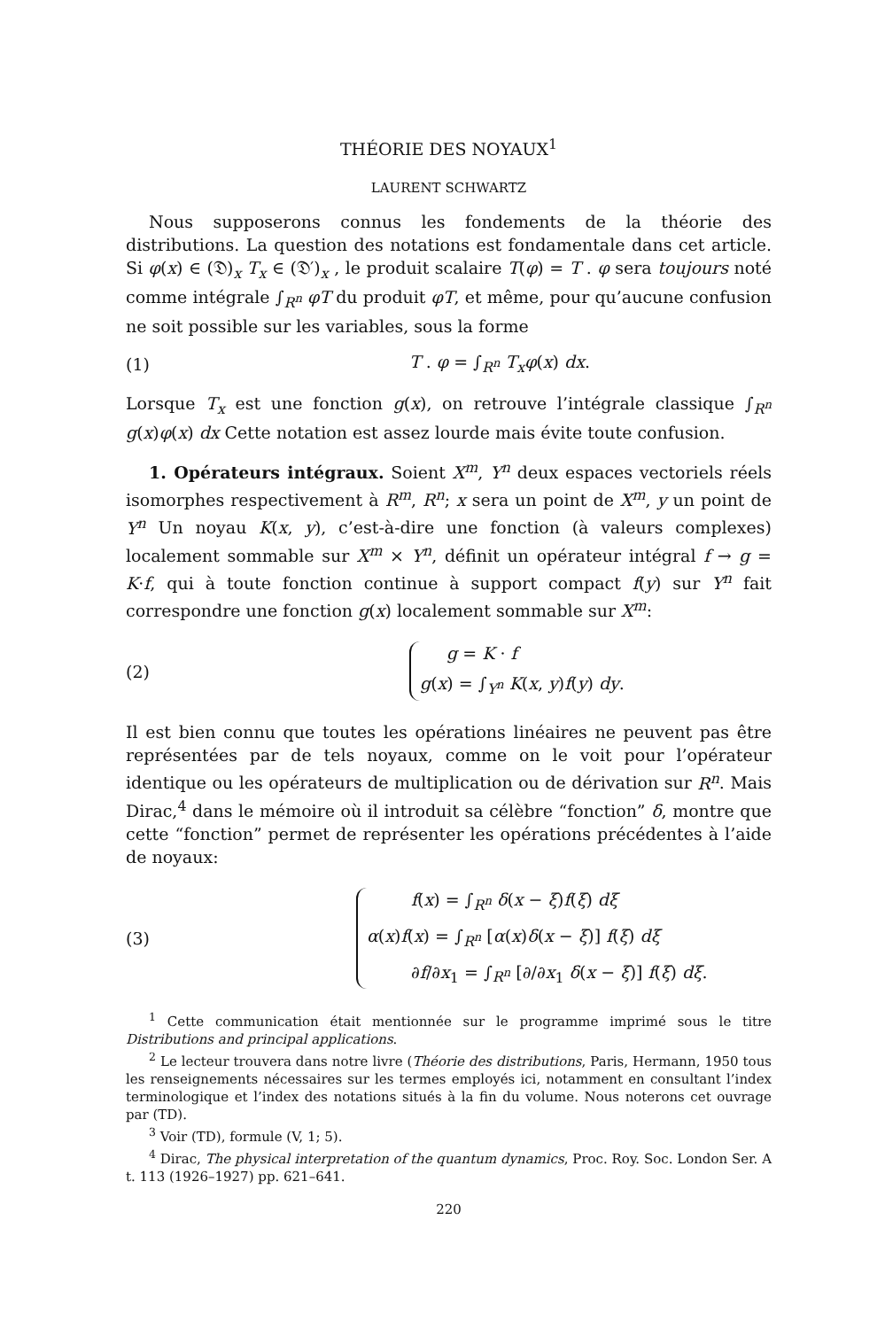THÉORIE DES NOYAUX<sup>1</sup>
LAURENT SCHWARTZ
Nous supposerons connus les fondements de la théorie des distributions. La question des notations est fondamentale dans cet article. Si φ(x) ∈ (𝔇)<sub>x</sub> T<sub>x</sub> ∈ (𝔇′)<sub>x</sub> , le produit scalaire T(φ) = T . φ sera toujours noté comme intégrale ∫<sub>R<sup>n</sup></sub> φT du produit φT, et même, pour qu’aucune confusion ne soit possible sur les variables, sous la forme
(1) T . φ = ∫<sub>R<sup>n</sup></sub> T<sub>x</sub>φ(x) dx.
Lorsque T<sub>x</sub> est une fonction g(x), on retrouve l’intégrale classique ∫<sub>R<sup>n</sup></sub> g(x)φ(x) dx Cette notation est assez lourde mais évite toute confusion.
1. Opérateurs intégraux. Soient X<sup>m</sup>, Y<sup>n</sup> deux espaces vectoriels réels isomorphes respectivement à R<sup>m</sup>, R<sup>n</sup>; x sera un point de X<sup>m</sup>, y un point de Y<sup>n</sup> Un noyau K(x, y), c’est-à-dire une fonction (à valeurs complexes) localement sommable sur X<sup>m</sup> × Y<sup>n</sup>, définit un opérateur intégral f → g = K·f, qui à toute fonction continue à support compact f(y) sur Y<sup>n</sup> fait correspondre une fonction g(x) localement sommable sur X<sup>m</sup>:
(2)
g = K · f
g(x) = ∫<sub>Y<sup>n</sup></sub> K(x, y)f(y) dy.
Il est bien connu que toutes les opérations linéaires ne peuvent pas être représentées par de tels noyaux, comme on le voit pour l’opérateur identique ou les opérateurs de multiplication ou de dérivation sur R<sup>n</sup>. Mais Dirac,<sup>4</sup> dans le mémoire où il introduit sa célèbre “fonction” δ, montre que cette “fonction” permet de représenter les opérations précédentes à l’aide de noyaux:
(3)
f(x) = ∫<sub>R<sup>n</sup></sub> δ(x − ξ)f(ξ) dξ
α(x)f(x) = ∫<sub>R<sup>n</sup></sub> [α(x)δ(x − ξ)] f(ξ) dξ
∂f/∂x<sub>1</sub> = ∫<sub>R<sup>n</sup></sub> [∂/∂x<sub>1</sub> δ(x − ξ)] f(ξ) dξ.
<sup>1</sup> Cette communication était mentionnée sur le programme imprimé sous le titre Distributions and principal applications.
<sup>2</sup> Le lecteur trouvera dans notre livre (Théorie des distributions, Paris, Hermann, 1950 tous les renseignements nécessaires sur les termes employés ici, notamment en consultant l’index terminologique et l’index des notations situés à la fin du volume. Nous noterons cet ouvrage par (TD).
<sup>3</sup> Voir (TD), formule (V, 1; 5).
<sup>4</sup> Dirac, The physical interpretation of the quantum dynamics, Proc. Roy. Soc. London Ser. A t. 113 (1926–1927) pp. 621–641.
220